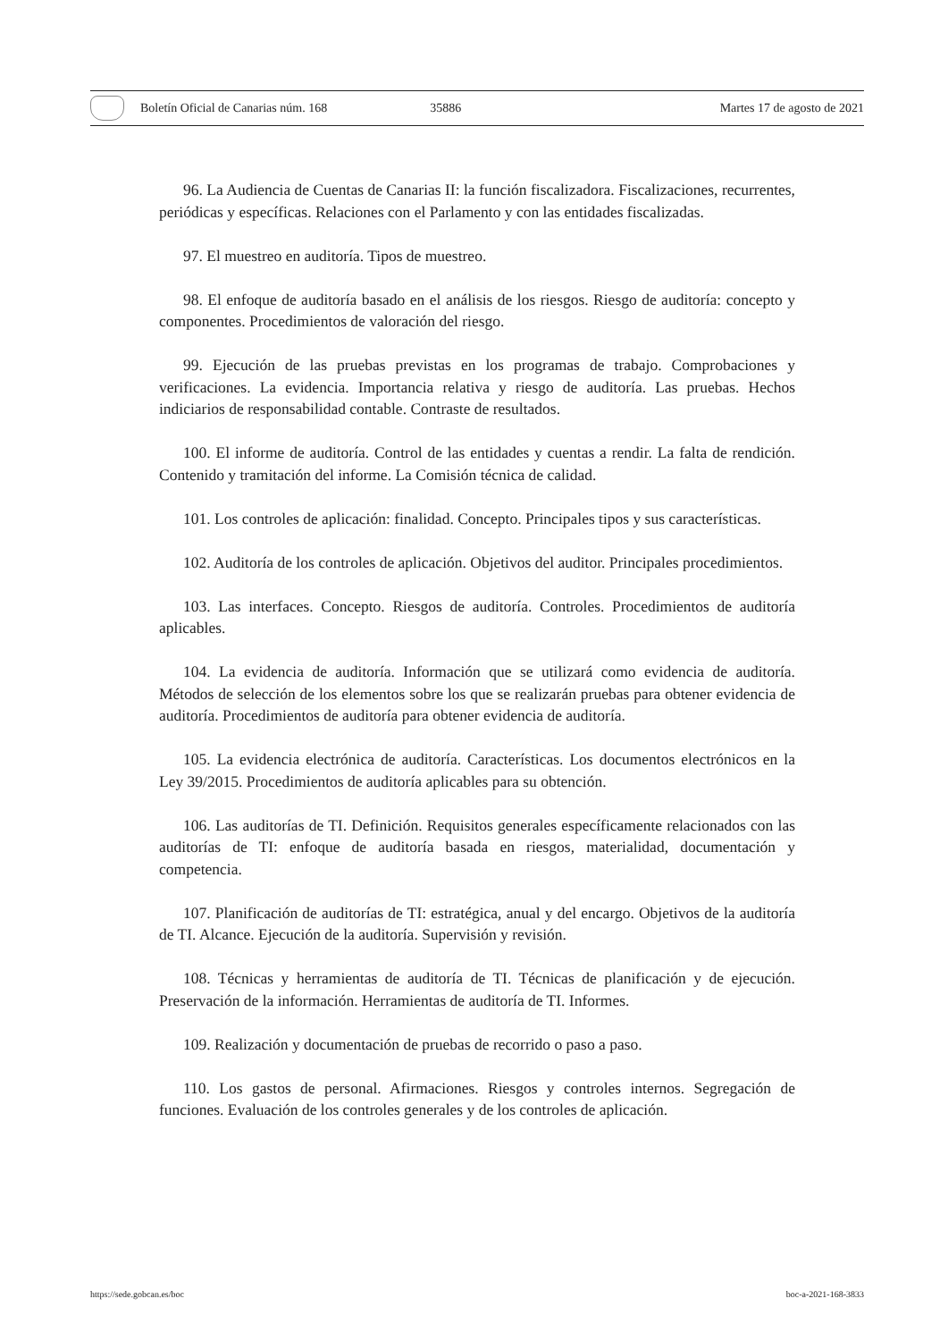Boletín Oficial de Canarias núm. 168 35886 Martes 17 de agosto de 2021
96. La Audiencia de Cuentas de Canarias II: la función fiscalizadora. Fiscalizaciones, recurrentes, periódicas y específicas. Relaciones con el Parlamento y con las entidades fiscalizadas.
97. El muestreo en auditoría. Tipos de muestreo.
98. El enfoque de auditoría basado en el análisis de los riesgos. Riesgo de auditoría: concepto y componentes. Procedimientos de valoración del riesgo.
99. Ejecución de las pruebas previstas en los programas de trabajo. Comprobaciones y verificaciones. La evidencia. Importancia relativa y riesgo de auditoría. Las pruebas. Hechos indiciarios de responsabilidad contable. Contraste de resultados.
100. El informe de auditoría. Control de las entidades y cuentas a rendir. La falta de rendición. Contenido y tramitación del informe. La Comisión técnica de calidad.
101. Los controles de aplicación: finalidad. Concepto. Principales tipos y sus características.
102. Auditoría de los controles de aplicación. Objetivos del auditor. Principales procedimientos.
103. Las interfaces. Concepto. Riesgos de auditoría. Controles. Procedimientos de auditoría aplicables.
104. La evidencia de auditoría. Información que se utilizará como evidencia de auditoría. Métodos de selección de los elementos sobre los que se realizarán pruebas para obtener evidencia de auditoría. Procedimientos de auditoría para obtener evidencia de auditoría.
105. La evidencia electrónica de auditoría. Características. Los documentos electrónicos en la Ley 39/2015. Procedimientos de auditoría aplicables para su obtención.
106. Las auditorías de TI. Definición. Requisitos generales específicamente relacionados con las auditorías de TI: enfoque de auditoría basada en riesgos, materialidad, documentación y competencia.
107. Planificación de auditorías de TI: estratégica, anual y del encargo. Objetivos de la auditoría de TI. Alcance. Ejecución de la auditoría. Supervisión y revisión.
108. Técnicas y herramientas de auditoría de TI. Técnicas de planificación y de ejecución. Preservación de la información. Herramientas de auditoría de TI. Informes.
109. Realización y documentación de pruebas de recorrido o paso a paso.
110. Los gastos de personal. Afirmaciones. Riesgos y controles internos. Segregación de funciones. Evaluación de los controles generales y de los controles de aplicación.
https://sede.gobcan.es/boc boc-a-2021-168-3833